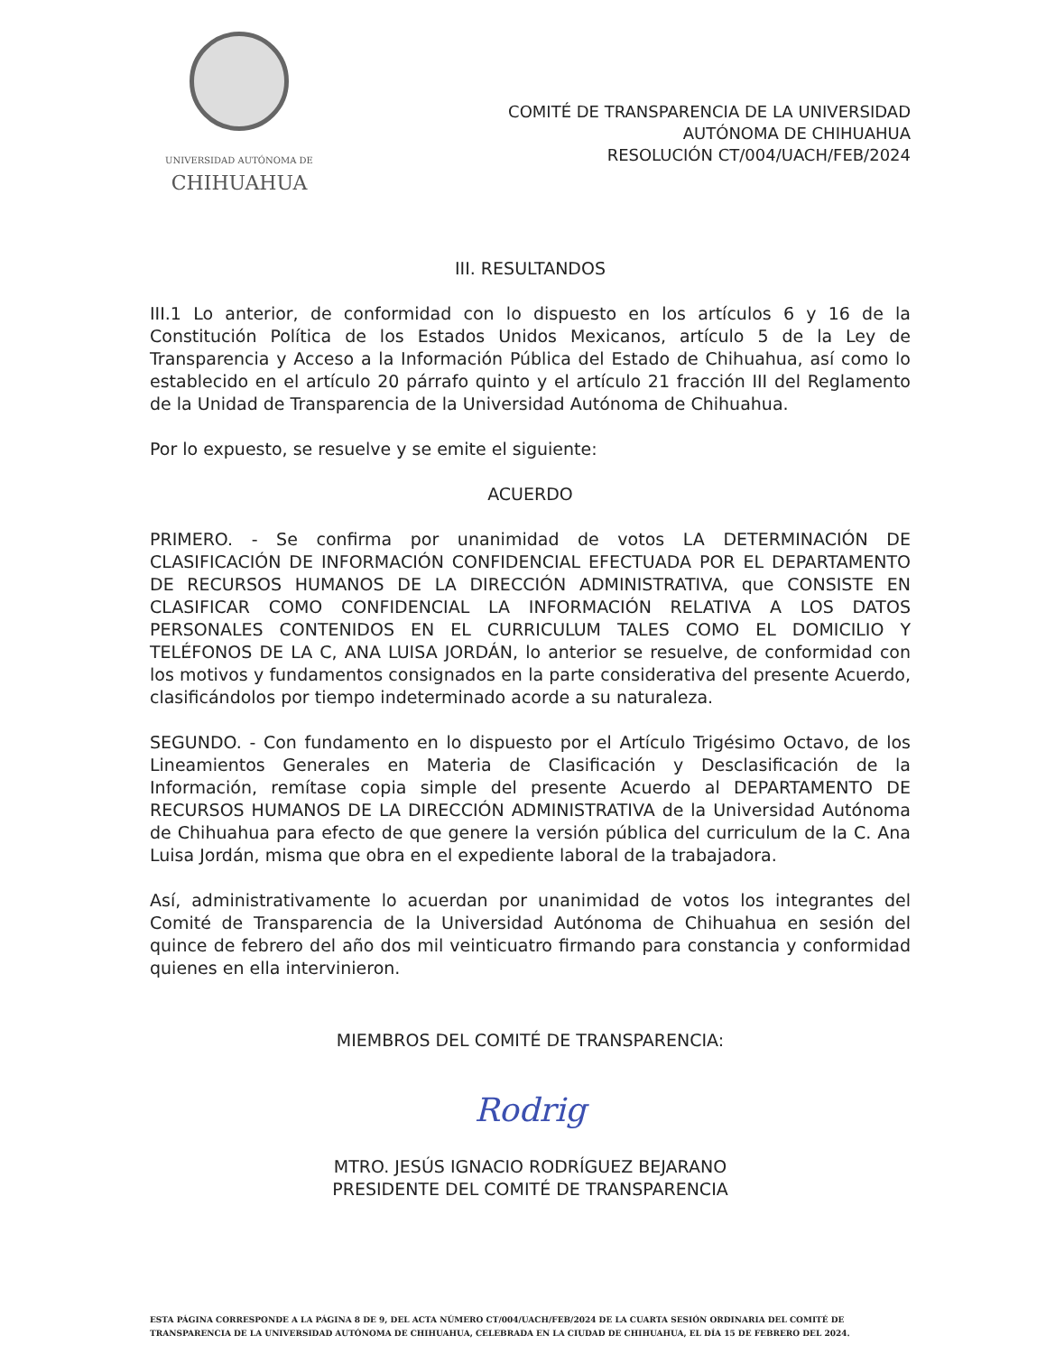UNIVERSIDAD AUTÓNOMA DE
CHIHUAHUA
COMITÉ DE TRANSPARENCIA DE LA UNIVERSIDAD
AUTÓNOMA DE CHIHUAHUA
RESOLUCIÓN CT/004/UACH/FEB/2024
III. RESULTANDOS
III.1 Lo anterior, de conformidad con lo dispuesto en los artículos 6 y 16 de la Constitución Política de los Estados Unidos Mexicanos, artículo 5 de la Ley de Transparencia y Acceso a la Información Pública del Estado de Chihuahua, así como lo establecido en el artículo 20 párrafo quinto y el artículo 21 fracción III del Reglamento de la Unidad de Transparencia de la Universidad Autónoma de Chihuahua.
Por lo expuesto, se resuelve y se emite el siguiente:
ACUERDO
PRIMERO. - Se confirma por unanimidad de votos LA DETERMINACIÓN DE CLASIFICACIÓN DE INFORMACIÓN CONFIDENCIAL EFECTUADA POR EL DEPARTAMENTO DE RECURSOS HUMANOS DE LA DIRECCIÓN ADMINISTRATIVA, que CONSISTE EN CLASIFICAR COMO CONFIDENCIAL LA INFORMACIÓN RELATIVA A LOS DATOS PERSONALES CONTENIDOS EN EL CURRICULUM TALES COMO EL DOMICILIO Y TELÉFONOS DE LA C, ANA LUISA JORDÁN, lo anterior se resuelve, de conformidad con los motivos y fundamentos consignados en la parte considerativa del presente Acuerdo, clasificándolos por tiempo indeterminado acorde a su naturaleza.
SEGUNDO. - Con fundamento en lo dispuesto por el Artículo Trigésimo Octavo, de los Lineamientos Generales en Materia de Clasificación y Desclasificación de la Información, remítase copia simple del presente Acuerdo al DEPARTAMENTO DE RECURSOS HUMANOS DE LA DIRECCIÓN ADMINISTRATIVA de la Universidad Autónoma de Chihuahua para efecto de que genere la versión pública del curriculum de la C. Ana Luisa Jordán, misma que obra en el expediente laboral de la trabajadora.
Así, administrativamente lo acuerdan por unanimidad de votos los integrantes del Comité de Transparencia de la Universidad Autónoma de Chihuahua en sesión del quince de febrero del año dos mil veinticuatro firmando para constancia y conformidad quienes en ella intervinieron.
MIEMBROS DEL COMITÉ DE TRANSPARENCIA:
Rodrig
MTRO. JESÚS IGNACIO RODRÍGUEZ BEJARANO
PRESIDENTE DEL COMITÉ DE TRANSPARENCIA
ESTA PÁGINA CORRESPONDE A LA PÁGINA 8 DE 9, DEL ACTA NÚMERO CT/004/UACH/FEB/2024 DE LA CUARTA SESIÓN ORDINARIA DEL COMITÉ DE TRANSPARENCIA DE LA UNIVERSIDAD AUTÓNOMA DE CHIHUAHUA, CELEBRADA EN LA CIUDAD DE CHIHUAHUA, EL DÍA 15 DE FEBRERO DEL 2024.